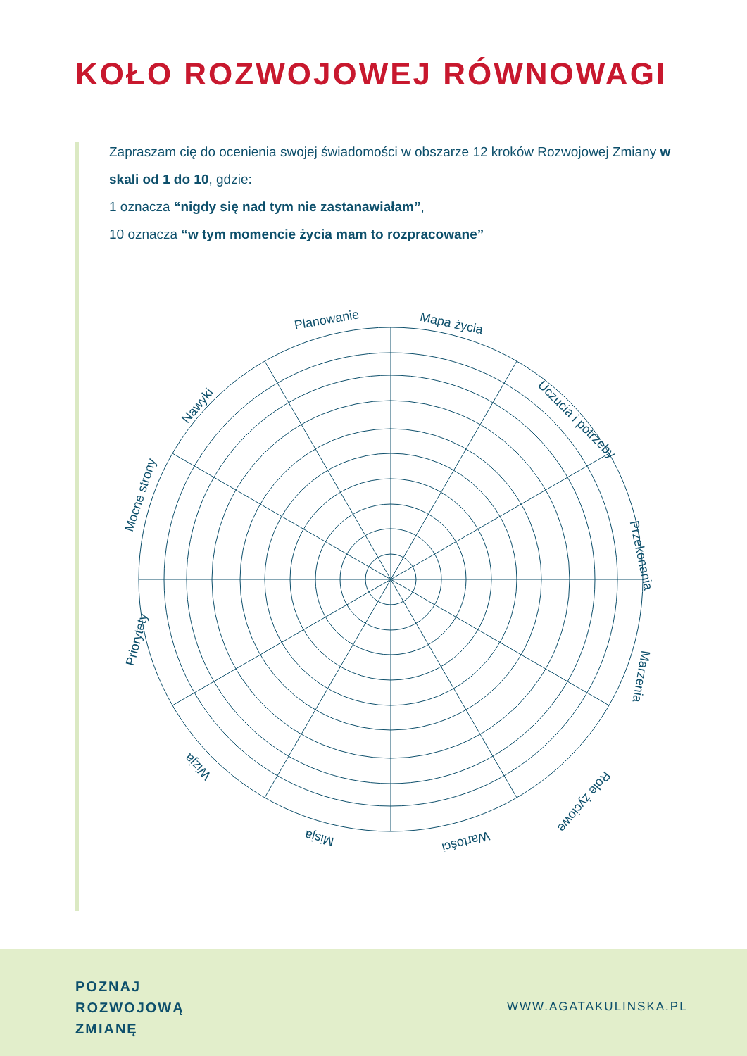KOŁO ROZWOJOWEJ RÓWNOWAGI
Zapraszam cię do ocenienia swojej świadomości w obszarze 12 kroków Rozwojowej Zmiany w skali od 1 do 10, gdzie:
1 oznacza “nigdy się nad tym nie zastanawiałam”,
10 oznacza “w tym momencie życia mam to rozpracowane”
Planowanie
Mapa życia
Uczucia i potrzeby
Przekonania
Marzenia
Role życiowe
Wartości
Misja
Wizja
Priorytety
Mocne strony
Nawyki
POZNAJ
ROZWOJOWĄ
ZMIANĘ
WWW.AGATAKULINSKA.PL